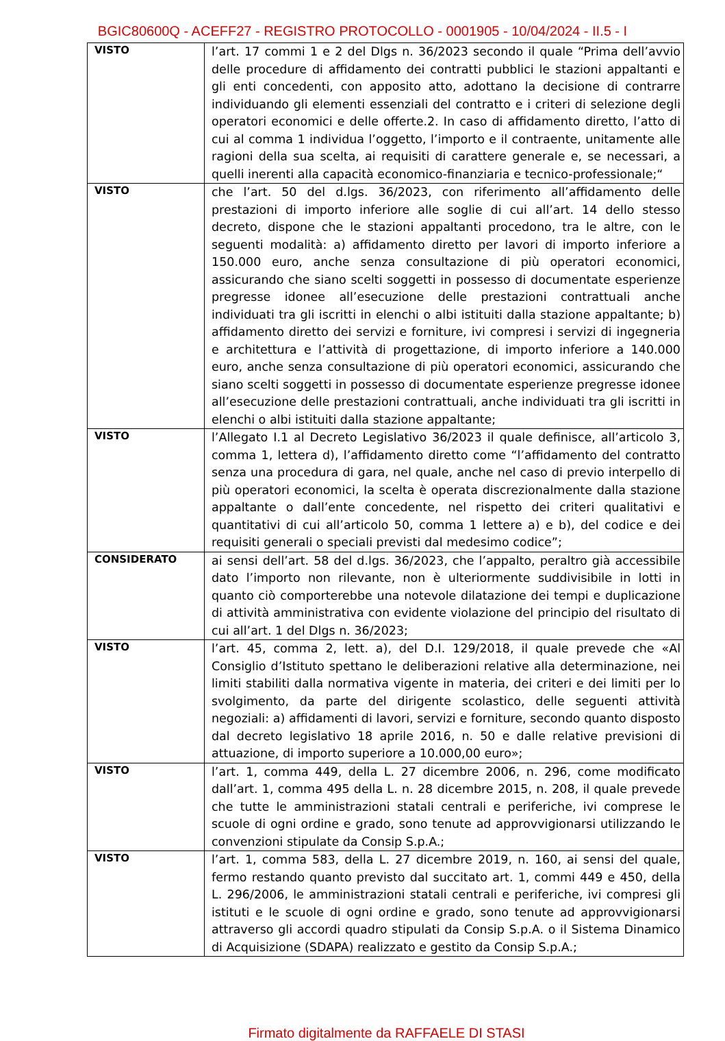BGIC80600Q - ACEFF27 - REGISTRO PROTOCOLLO - 0001905 - 10/04/2024 - II.5 - I
| VISTO | l’art. 17 commi 1 e 2 del Dlgs n. 36/2023 secondo il quale “Prima dell’avvio delle procedure di affidamento dei contratti pubblici le stazioni appaltanti e gli enti concedenti, con apposito atto, adottano la decisione di contrarre individuando gli elementi essenziali del contratto e i criteri di selezione degli operatori economici e delle offerte.2. In caso di affidamento diretto, l’atto di cui al comma 1 individua l’oggetto, l’importo e il contraente, unitamente alle ragioni della sua scelta, ai requisiti di carattere generale e, se necessari, a quelli inerenti alla capacità economico-finanziaria e tecnico-professionale;“ |
| VISTO | che l’art. 50 del d.lgs. 36/2023, con riferimento all’affidamento delle prestazioni di importo inferiore alle soglie di cui all’art. 14 dello stesso decreto, dispone che le stazioni appaltanti procedono, tra le altre, con le seguenti modalità: a) affidamento diretto per lavori di importo inferiore a 150.000 euro, anche senza consultazione di più operatori economici, assicurando che siano scelti soggetti in possesso di documentate esperienze pregresse idonee all’esecuzione delle prestazioni contrattuali anche individuati tra gli iscritti in elenchi o albi istituiti dalla stazione appaltante; b) affidamento diretto dei servizi e forniture, ivi compresi i servizi di ingegneria e architettura e l’attività di progettazione, di importo inferiore a 140.000 euro, anche senza consultazione di più operatori economici, assicurando che siano scelti soggetti in possesso di documentate esperienze pregresse idonee all’esecuzione delle prestazioni contrattuali, anche individuati tra gli iscritti in elenchi o albi istituiti dalla stazione appaltante; |
| VISTO | l’Allegato I.1 al Decreto Legislativo 36/2023 il quale definisce, all’articolo 3, comma 1, lettera d), l’affidamento diretto come “l’affidamento del contratto senza una procedura di gara, nel quale, anche nel caso di previo interpello di più operatori economici, la scelta è operata discrezionalmente dalla stazione appaltante o dall’ente concedente, nel rispetto dei criteri qualitativi e quantitativi di cui all’articolo 50, comma 1 lettere a) e b), del codice e dei requisiti generali o speciali previsti dal medesimo codice”; |
| CONSIDERATO | ai sensi dell’art. 58 del d.lgs. 36/2023, che l’appalto, peraltro già accessibile dato l’importo non rilevante, non è ulteriormente suddivisibile in lotti in quanto ciò comporterebbe una notevole dilatazione dei tempi e duplicazione di attività amministrativa con evidente violazione del principio del risultato di cui all’art. 1 del Dlgs n. 36/2023; |
| VISTO | l’art. 45, comma 2, lett. a), del D.I. 129/2018, il quale prevede che «Al Consiglio d’Istituto spettano le deliberazioni relative alla determinazione, nei limiti stabiliti dalla normativa vigente in materia, dei criteri e dei limiti per lo svolgimento, da parte del dirigente scolastico, delle seguenti attività negoziali: a) affidamenti di lavori, servizi e forniture, secondo quanto disposto dal decreto legislativo 18 aprile 2016, n. 50 e dalle relative previsioni di attuazione, di importo superiore a 10.000,00 euro»; |
| VISTO | l’art. 1, comma 449, della L. 27 dicembre 2006, n. 296, come modificato dall’art. 1, comma 495 della L. n. 28 dicembre 2015, n. 208, il quale prevede che tutte le amministrazioni statali centrali e periferiche, ivi comprese le scuole di ogni ordine e grado, sono tenute ad approvvigionarsi utilizzando le convenzioni stipulate da Consip S.p.A.; |
| VISTO | l’art. 1, comma 583, della L. 27 dicembre 2019, n. 160, ai sensi del quale, fermo restando quanto previsto dal succitato art. 1, commi 449 e 450, della L. 296/2006, le amministrazioni statali centrali e periferiche, ivi compresi gli istituti e le scuole di ogni ordine e grado, sono tenute ad approvvigionarsi attraverso gli accordi quadro stipulati da Consip S.p.A. o il Sistema Dinamico di Acquisizione (SDAPA) realizzato e gestito da Consip S.p.A.; |
Firmato digitalmente da RAFFAELE DI STASI